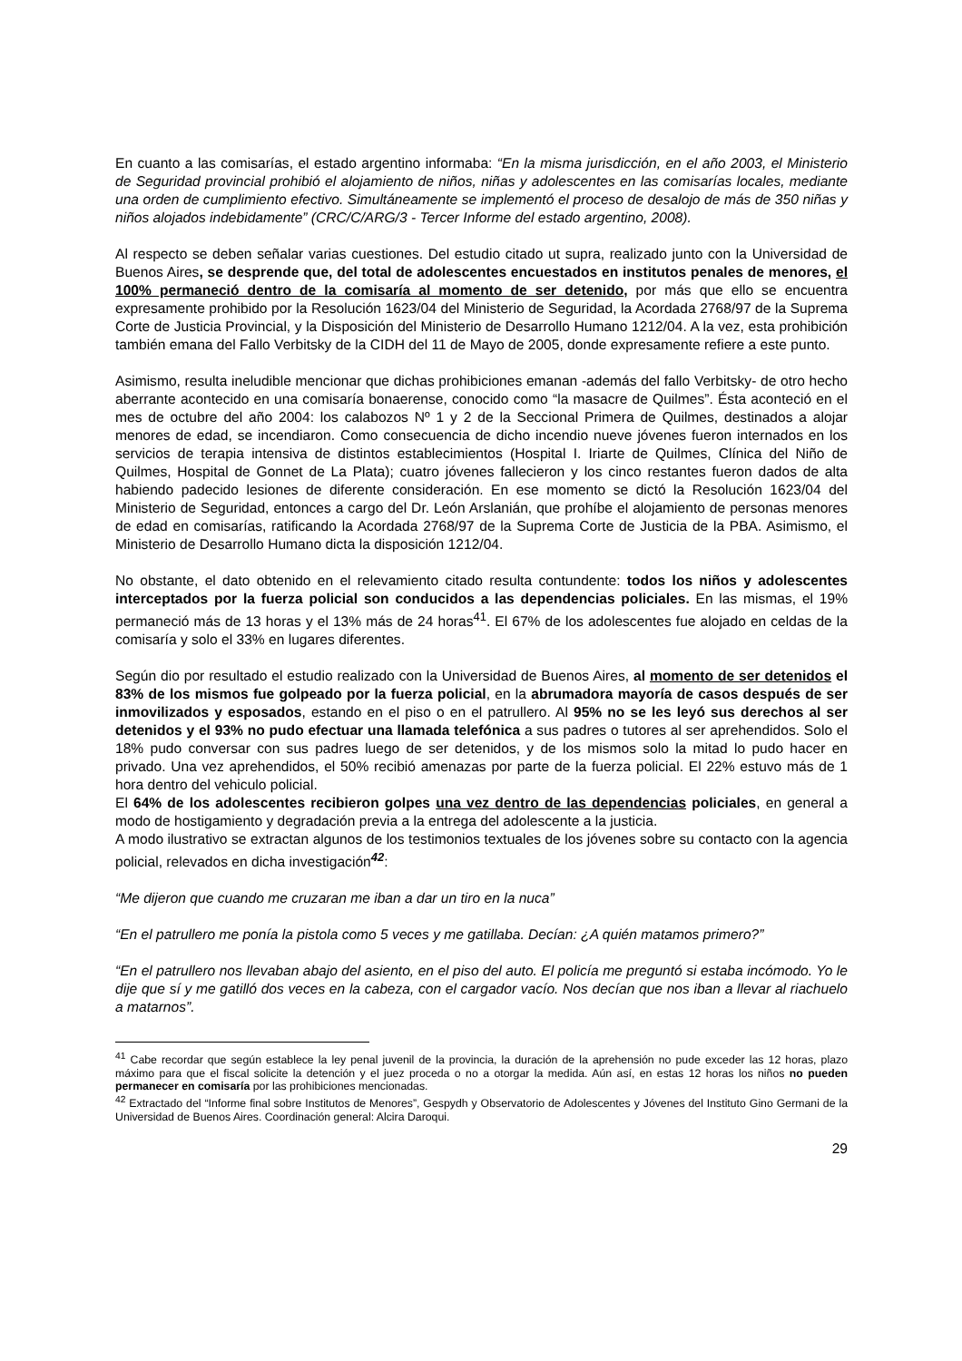En cuanto a las comisarías, el estado argentino informaba: “En la misma jurisdicción, en el año 2003, el Ministerio de Seguridad provincial prohibió el alojamiento de niños, niñas y adolescentes en las comisarías locales, mediante una orden de cumplimiento efectivo. Simultáneamente se implementó el proceso de desalojo de más de 350 niñas y niños alojados indebidamente” (CRC/C/ARG/3 - Tercer Informe del estado argentino, 2008).
Al respecto se deben señalar varias cuestiones. Del estudio citado ut supra, realizado junto con la Universidad de Buenos Aires, se desprende que, del total de adolescentes encuestados en institutos penales de menores, el 100% permaneció dentro de la comisaría al momento de ser detenido, por más que ello se encuentra expresamente prohibido por la Resolución 1623/04 del Ministerio de Seguridad, la Acordada 2768/97 de la Suprema Corte de Justicia Provincial, y la Disposición del Ministerio de Desarrollo Humano 1212/04. A la vez, esta prohibición también emana del Fallo Verbitsky de la CIDH del 11 de Mayo de 2005, donde expresamente refiere a este punto.
Asimismo, resulta ineludible mencionar que dichas prohibiciones emanan -además del fallo Verbitsky- de otro hecho aberrante acontecido en una comisaría bonaerense, conocido como “la masacre de Quilmes”. Ésta aconteció en el mes de octubre del año 2004: los calabozos Nº 1 y 2 de la Seccional Primera de Quilmes, destinados a alojar menores de edad, se incendiaron. Como consecuencia de dicho incendio nueve jóvenes fueron internados en los servicios de terapia intensiva de distintos establecimientos (Hospital I. Iriarte de Quilmes, Clínica del Niño de Quilmes, Hospital de Gonnet de La Plata); cuatro jóvenes fallecieron y los cinco restantes fueron dados de alta habiendo padecido lesiones de diferente consideración. En ese momento se dictó la Resolución 1623/04 del Ministerio de Seguridad, entonces a cargo del Dr. León Arslanián, que prohíbe el alojamiento de personas menores de edad en comisarías, ratificando la Acordada 2768/97 de la Suprema Corte de Justicia de la PBA. Asimismo, el Ministerio de Desarrollo Humano dicta la disposición 1212/04.
No obstante, el dato obtenido en el relevamiento citado resulta contundente: todos los niños y adolescentes interceptados por la fuerza policial son conducidos a las dependencias policiales. En las mismas, el 19% permaneció más de 13 horas y el 13% más de 24 horas<sup>41</sup>. El 67% de los adolescentes fue alojado en celdas de la comisaría y solo el 33% en lugares diferentes.
Según dio por resultado el estudio realizado con la Universidad de Buenos Aires, al momento de ser detenidos el 83% de los mismos fue golpeado por la fuerza policial, en la abrumadora mayoría de casos después de ser inmovilizados y esposados, estando en el piso o en el patrullero. Al 95% no se les leyó sus derechos al ser detenidos y el 93% no pudo efectuar una llamada telefónica a sus padres o tutores al ser aprehendidos. Solo el 18% pudo conversar con sus padres luego de ser detenidos, y de los mismos solo la mitad lo pudo hacer en privado. Una vez aprehendidos, el 50% recibió amenazas por parte de la fuerza policial. El 22% estuvo más de 1 hora dentro del vehiculo policial.
El 64% de los adolescentes recibieron golpes una vez dentro de las dependencias policiales, en general a modo de hostigamiento y degradación previa a la entrega del adolescente a la justicia.
A modo ilustrativo se extractan algunos de los testimonios textuales de los jóvenes sobre su contacto con la agencia policial, relevados en dicha investigación<sup>42</sup>:
“Me dijeron que cuando me cruzaran me iban a dar un tiro en la nuca”
“En el patrullero me ponía la pistola como 5 veces y me gatillaba. Decían: ¿A quién matamos primero?”
“En el patrullero nos llevaban abajo del asiento, en el piso del auto. El policía me preguntó si estaba incómodo. Yo le dije que sí y me gatilló dos veces en la cabeza, con el cargador vacío. Nos decían que nos iban a llevar al riachuelo a matarnos”.
<sup>41</sup> Cabe recordar que según establece la ley penal juvenil de la provincia, la duración de la aprehensión no pude exceder las 12 horas, plazo máximo para que el fiscal solicite la detención y el juez proceda o no a otorgar la medida. Aún así, en estas 12 horas los niños no pueden permanecer en comisaría por las prohibiciones mencionadas.
<sup>42</sup> Extractado del “Informe final sobre Institutos de Menores”, Gespydh y Observatorio de Adolescentes y Jóvenes del Instituto Gino Germani de la Universidad de Buenos Aires. Coordinación general: Alcira Daroqui.
29